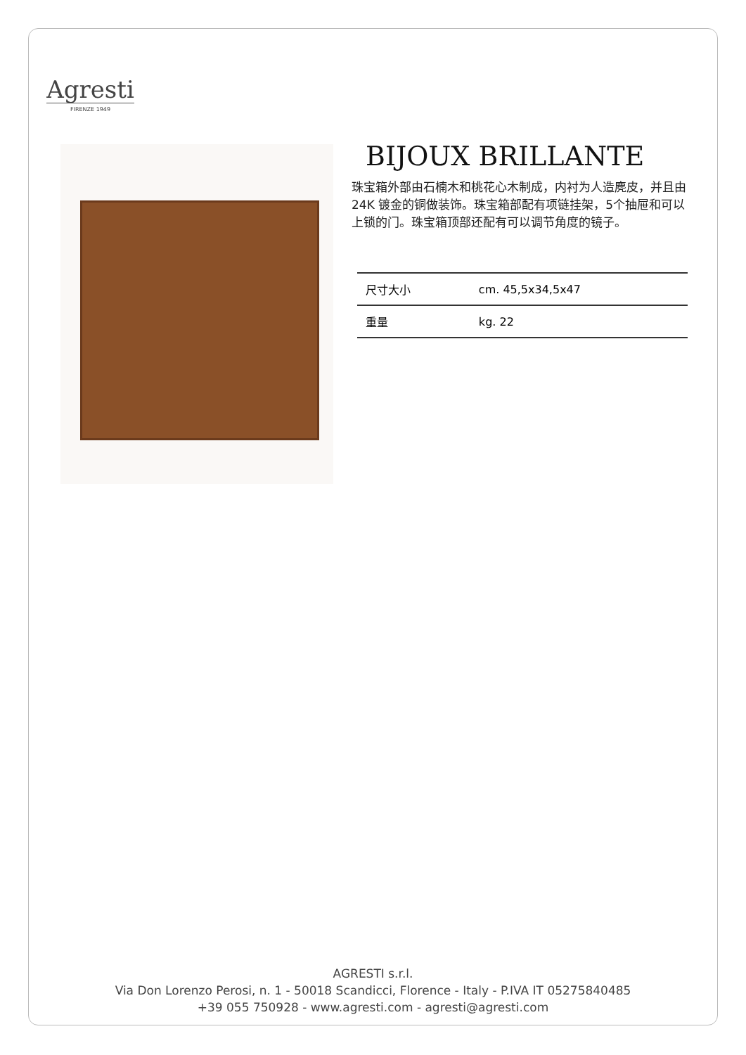Agresti
FIRENZE 1949
BIJOUX BRILLANTE
珠宝箱外部由石楠木和桃花心木制成，内衬为人造麂皮，并且由24K 镀金的铜做装饰。珠宝箱部配有项链挂架，5个抽屉和可以上锁的门。珠宝箱顶部还配有可以调节角度的镜子。
| 尺寸大小 | cm. 45,5x34,5x47 |
| 重量 | kg. 22 |
AGRESTI s.r.l.
Via Don Lorenzo Perosi, n. 1 - 50018 Scandicci, Florence - Italy - P.IVA IT 05275840485
+39 055 750928 - www.agresti.com - agresti@agresti.com